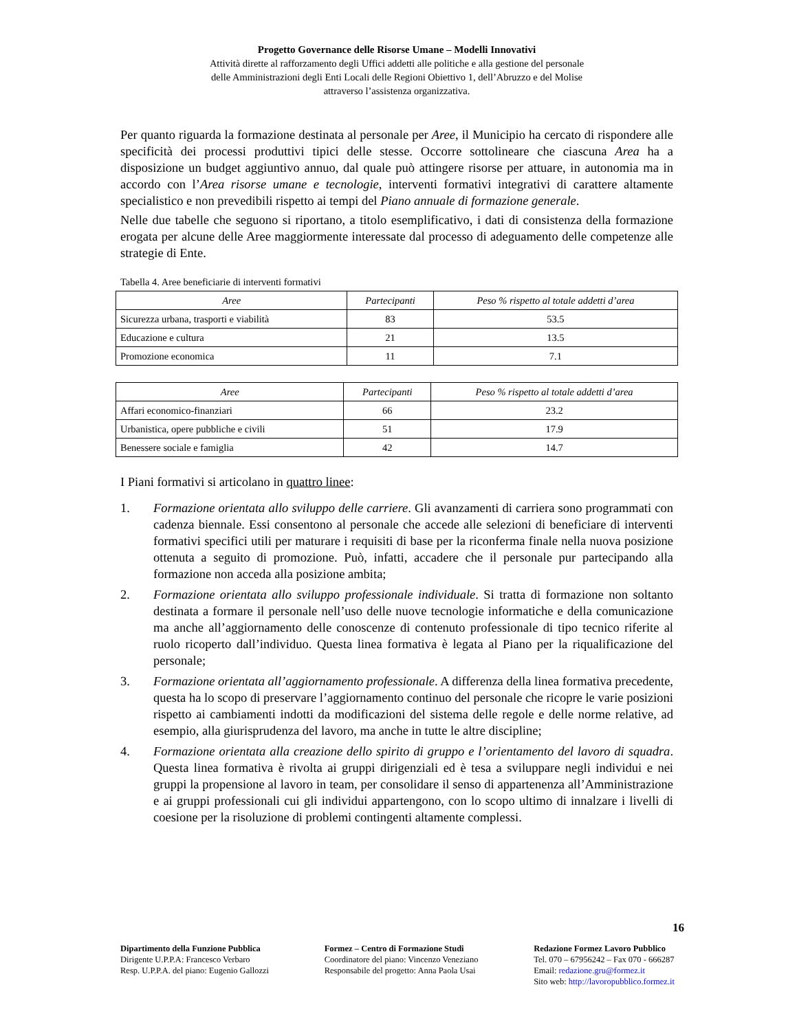Progetto Governance delle Risorse Umane – Modelli Innovativi
Attività dirette al rafforzamento degli Uffici addetti alle politiche e alla gestione del personale
delle Amministrazioni degli Enti Locali delle Regioni Obiettivo 1, dell’Abruzzo e del Molise
attraverso l’assistenza organizzativa.
Per quanto riguarda la formazione destinata al personale per Aree, il Municipio ha cercato di rispondere alle specificità dei processi produttivi tipici delle stesse. Occorre sottolineare che ciascuna Area ha a disposizione un budget aggiuntivo annuo, dal quale può attingere risorse per attuare, in autonomia ma in accordo con l’Area risorse umane e tecnologie, interventi formativi integrativi di carattere altamente specialistico e non prevedibili rispetto ai tempi del Piano annuale di formazione generale.
Nelle due tabelle che seguono si riportano, a titolo esemplificativo, i dati di consistenza della formazione erogata per alcune delle Aree maggiormente interessate dal processo di adeguamento delle competenze alle strategie di Ente.
Tabella 4. Aree beneficiarie di interventi formativi
| Aree | Partecipanti | Peso % rispetto al totale addetti d’area |
| --- | --- | --- |
| Sicurezza urbana, trasporti e viabilità | 83 | 53.5 |
| Educazione e cultura | 21 | 13.5 |
| Promozione economica | 11 | 7.1 |
| Aree | Partecipanti | Peso % rispetto al totale addetti d’area |
| --- | --- | --- |
| Affari economico-finanziari | 66 | 23.2 |
| Urbanistica, opere pubbliche e civili | 51 | 17.9 |
| Benessere sociale e famiglia | 42 | 14.7 |
I Piani formativi si articolano in quattro linee:
1. Formazione orientata allo sviluppo delle carriere. Gli avanzamenti di carriera sono programmati con cadenza biennale. Essi consentono al personale che accede alle selezioni di beneficiare di interventi formativi specifici utili per maturare i requisiti di base per la riconferma finale nella nuova posizione ottenuta a seguito di promozione. Può, infatti, accadere che il personale pur partecipando alla formazione non acceda alla posizione ambita;
2. Formazione orientata allo sviluppo professionale individuale. Si tratta di formazione non soltanto destinata a formare il personale nell’uso delle nuove tecnologie informatiche e della comunicazione ma anche all’aggiornamento delle conoscenze di contenuto professionale di tipo tecnico riferite al ruolo ricoperto dall’individuo. Questa linea formativa è legata al Piano per la riqualificazione del personale;
3. Formazione orientata all’aggiornamento professionale. A differenza della linea formativa precedente, questa ha lo scopo di preservare l’aggiornamento continuo del personale che ricopre le varie posizioni rispetto ai cambiamenti indotti da modificazioni del sistema delle regole e delle norme relative, ad esempio, alla giurisprudenza del lavoro, ma anche in tutte le altre discipline;
4. Formazione orientata alla creazione dello spirito di gruppo e l’orientamento del lavoro di squadra. Questa linea formativa è rivolta ai gruppi dirigenziali ed è tesa a sviluppare negli individui e nei gruppi la propensione al lavoro in team, per consolidare il senso di appartenenza all’Amministrazione e ai gruppi professionali cui gli individui appartengono, con lo scopo ultimo di innalzare i livelli di coesione per la risoluzione di problemi contingenti altamente complessi.
16
Dipartimento della Funzione Pubblica
Dirigente U.P.P.A: Francesco Verbaro
Resp. U.P.P.A. del piano: Eugenio Gallozzi
Formez – Centro di Formazione Studi
Coordinatore del piano: Vincenzo Veneziano
Responsabile del progetto: Anna Paola Usai
Redazione Formez Lavoro Pubblico
Tel. 070 – 67956242 – Fax 070 - 666287
Email: redazione.gru@formez.it
Sito web: http://lavoropubblico.formez.it